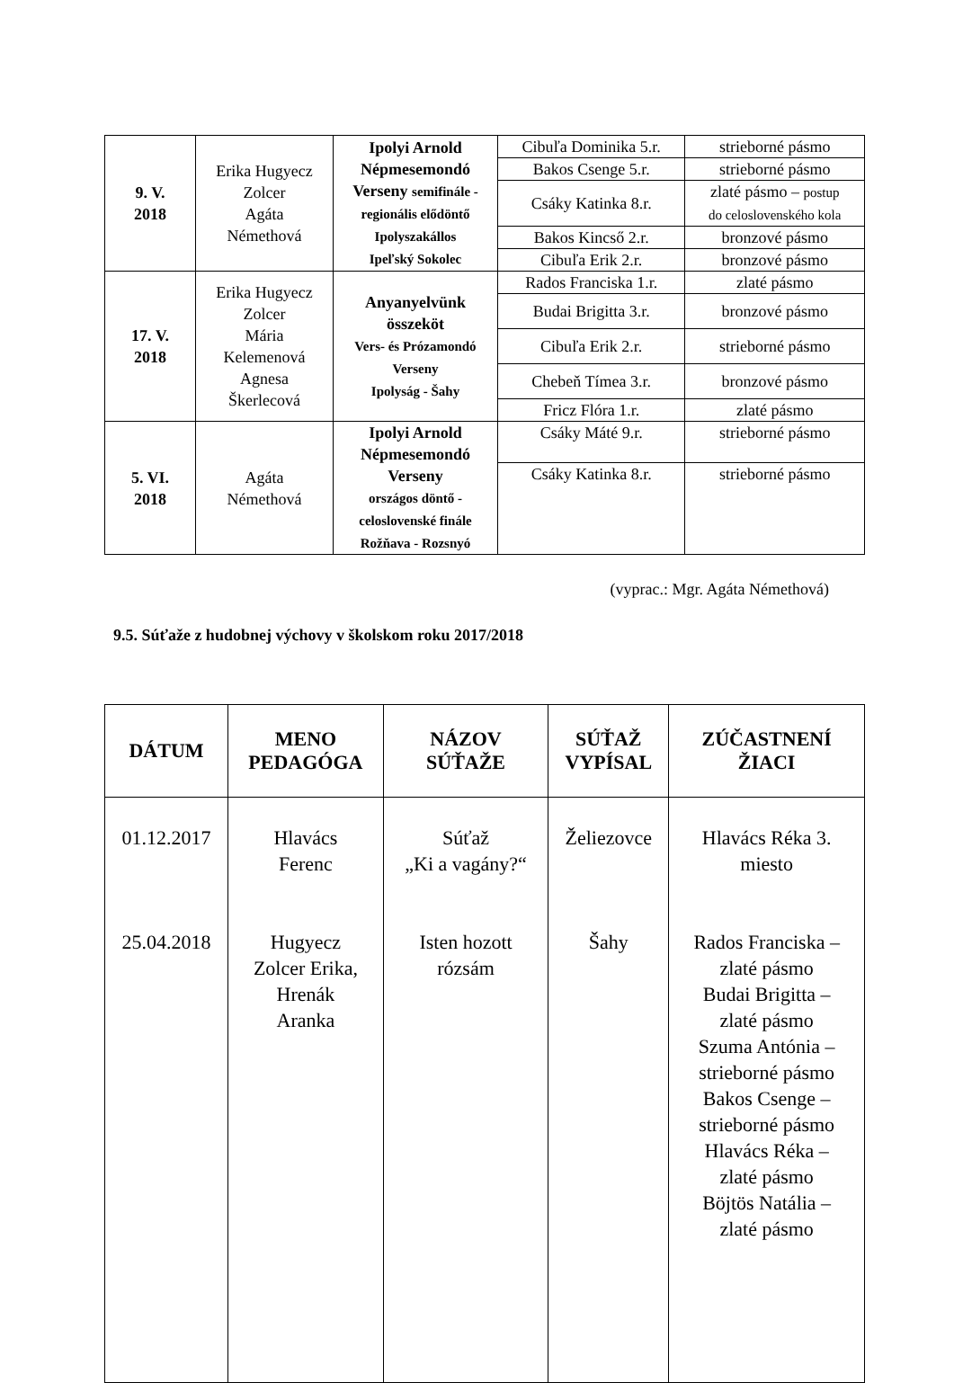| 9. V. 2018 | Erika Hugyecz Zolcer Agáta Némethová | Ipolyi Arnold Népmesemondó Verseny semifinále - regionális elődöntő Ipolyszakállos Ipeľský Sokolec | Cibuľa Dominika 5.r. | strieborné pásmo |
| | | | Bakos Csenge 5.r. | strieborné pásmo |
| | | | Csáky Katinka 8.r. | zlaté pásmo – postup do celoslovenského kola |
| | | | Bakos Kincső 2.r. | bronzové pásmo |
| | | | Cibuľa Erik 2.r. | bronzové pásmo |
| 17. V. 2018 | Erika Hugyecz Zolcer Mária Kelemenová Agnesa Škerlecová | Anyanyelvünk összeköt Vers- és Prózamondó Verseny Ipolyság - Šahy | Rados Franciska 1.r. | zlaté pásmo |
| | | | Budai Brigitta 3.r. | bronzové pásmo |
| | | | Cibuľa Erik 2.r. | strieborné pásmo |
| | | | Chebeň Tímea 3.r. | bronzové pásmo |
| | | | Fricz Flóra 1.r. | zlaté pásmo |
| 5. VI. 2018 | Agáta Némethová | Ipolyi Arnold Népmesemondó Verseny országos döntő - celoslovenské finále Rožňava - Rozsnyó | Csáky Máté 9.r. | strieborné pásmo |
| | | | Csáky Katinka 8.r. | strieborné pásmo |
(vyprac.: Mgr. Agáta Némethová)
9.5. Súťaže z hudobnej výchovy v školskom roku 2017/2018
| DÁTUM | MENO PEDAGÓGA | NÁZOV SÚŤAŽE | SÚŤAŽ VYPÍSAL | ZÚČASTNENÍ ŽIACI |
| --- | --- | --- | --- | --- |
| 01.12.2017 25.04.2018 | Hlavács Ferenc Hugyecz Zolcer Erika, Hrenák Aranka | Súťaž „Ki a vagány?“ Isten hozott rózsám | Želiezovce Šahy | Hlavács Réka 3. miesto Rados Franciska – zlaté pásmo Budai Brigitta – zlaté pásmo Szuma Antónia – strieborné pásmo Bakos Csenge – strieborné pásmo Hlavács Réka – zlaté pásmo Böjtös Natália – zlaté pásmo |